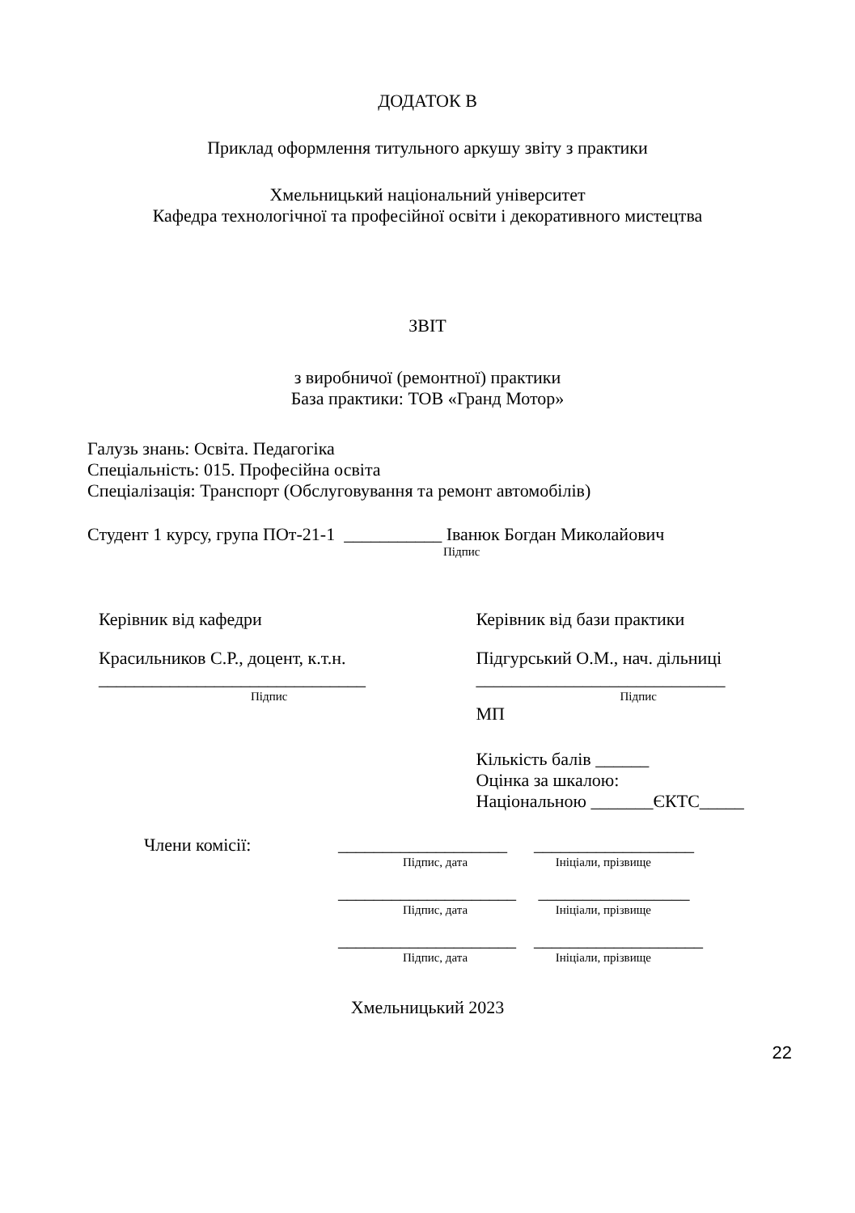ДОДАТОК В
Приклад оформлення титульного аркушу звіту з практики
Хмельницький національний університет
Кафедра технологічної та професійної освіти і декоративного мистецтва
ЗВІТ
з виробничої (ремонтної) практики
База практики: ТОВ «Гранд Мотор»
Галузь знань: Освіта. Педагогіка
Спеціальність: 015. Професійна освіта
Спеціалізація: Транспорт (Обслуговування та ремонт автомобілів)
Студент 1 курсу, група ПОт-21-1 ___________ Іванюк Богдан Миколайович
Підпис
Керівник від кафедри
Красильников С.Р., доцент, к.т.н.
______________________________
Підпис
Керівник від бази практики
Підгурський О.М., нач. дільниці
____________________________
Підпис
МП
Кількість балів ______
Оцінка за шкалою:
Національною _______ЄКТС_____
Члени комісії: ___________________ __________________
Підпис, дата Ініціали, прізвище
____________________ _________________
Підпис, дата Ініціали, прізвище
____________________ ___________________
Підпис, дата Ініціали, прізвище
Хмельницький 2023
22